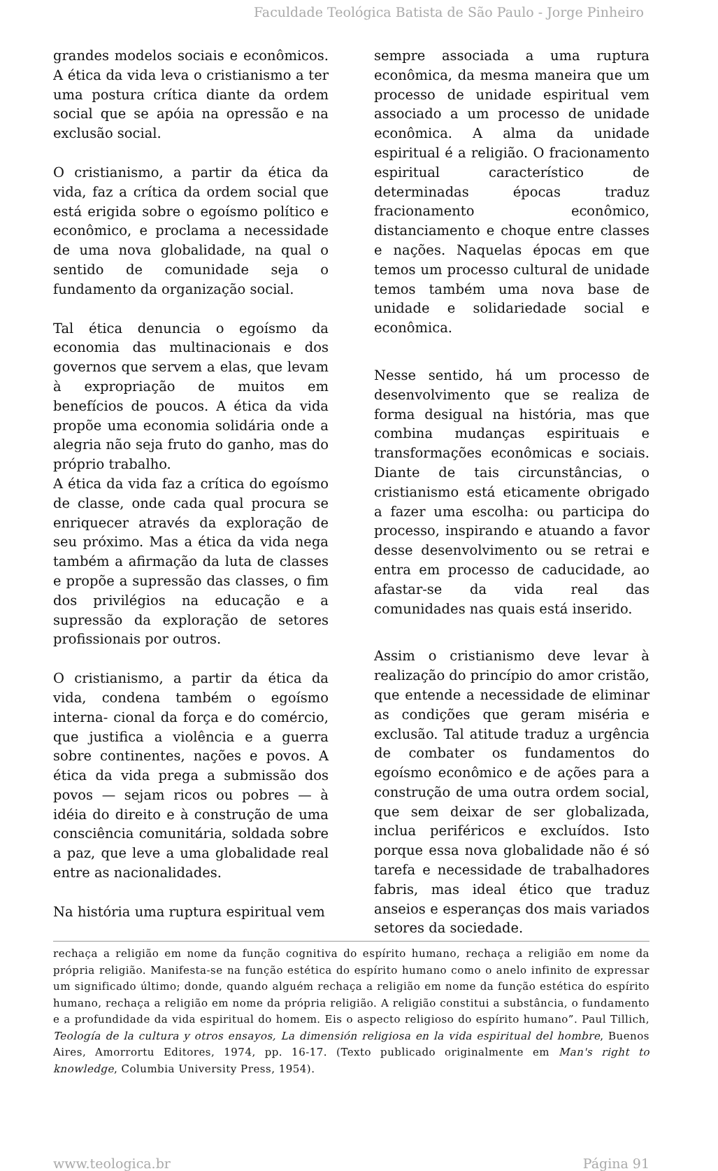Faculdade Teológica Batista de São Paulo - Jorge Pinheiro
grandes modelos sociais e econômicos. A ética da vida leva o cristianismo a ter uma postura crítica diante da ordem social que se apóia na opressão e na exclusão social.
O cristianismo, a partir da ética da vida, faz a crítica da ordem social que está erigida sobre o egoísmo político e econômico, e proclama a necessidade de uma nova globalidade, na qual o sentido de comunidade seja o fundamento da organização social.
Tal ética denuncia o egoísmo da economia das multinacionais e dos governos que servem a elas, que levam à expropriação de muitos em benefícios de poucos. A ética da vida propõe uma economia solidária onde a alegria não seja fruto do ganho, mas do próprio trabalho.
A ética da vida faz a crítica do egoísmo de classe, onde cada qual procura se enriquecer através da exploração de seu próximo. Mas a ética da vida nega também a afirmação da luta de classes e propõe a supressão das classes, o fim dos privilégios na educação e a supressão da exploração de setores profissionais por outros.
O cristianismo, a partir da ética da vida, condena também o egoísmo interna- cional da força e do comércio, que justifica a violência e a guerra sobre continentes, nações e povos. A ética da vida prega a submissão dos povos — sejam ricos ou pobres — à idéia do direito e à construção de uma consciência comunitária, soldada sobre a paz, que leve a uma globalidade real entre as nacionalidades.
Na história uma ruptura espiritual vem
sempre associada a uma ruptura econômica, da mesma maneira que um processo de unidade espiritual vem associado a um processo de unidade econômica. A alma da unidade espiritual é a religião. O fracionamento espiritual característico de determinadas épocas traduz fracionamento econômico, distanciamento e choque entre classes e nações. Naquelas épocas em que temos um processo cultural de unidade temos também uma nova base de unidade e solidariedade social e econômica.
Nesse sentido, há um processo de desenvolvimento que se realiza de forma desigual na história, mas que combina mudanças espirituais e transformações econômicas e sociais. Diante de tais circunstâncias, o cristianismo está eticamente obrigado a fazer uma escolha: ou participa do processo, inspirando e atuando a favor desse desenvolvimento ou se retrai e entra em processo de caducidade, ao afastar-se da vida real das comunidades nas quais está inserido.
Assim o cristianismo deve levar à realização do princípio do amor cristão, que entende a necessidade de eliminar as condições que geram miséria e exclusão. Tal atitude traduz a urgência de combater os fundamentos do egoísmo econômico e de ações para a construção de uma outra ordem social, que sem deixar de ser globalizada, inclua periféricos e excluídos. Isto porque essa nova globalidade não é só tarefa e necessidade de trabalhadores fabris, mas ideal ético que traduz anseios e esperanças dos mais variados setores da sociedade.
rechaça a religião em nome da função cognitiva do espírito humano, rechaça a religião em nome da própria religião. Manifesta-se na função estética do espírito humano como o anelo infinito de expressar um significado último; donde, quando alguém rechaça a religião em nome da função estética do espírito humano, rechaça a religião em nome da própria religião. A religião constitui a substância, o fundamento e a profundidade da vida espiritual do homem. Eis o aspecto religioso do espírito humano”. Paul Tillich, Teología de la cultura y otros ensayos, La dimensión religiosa en la vida espiritual del hombre, Buenos Aires, Amorrortu Editores, 1974, pp. 16-17. (Texto publicado originalmente em Man's right to knowledge, Columbia University Press, 1954).
www.teologica.br Página 91